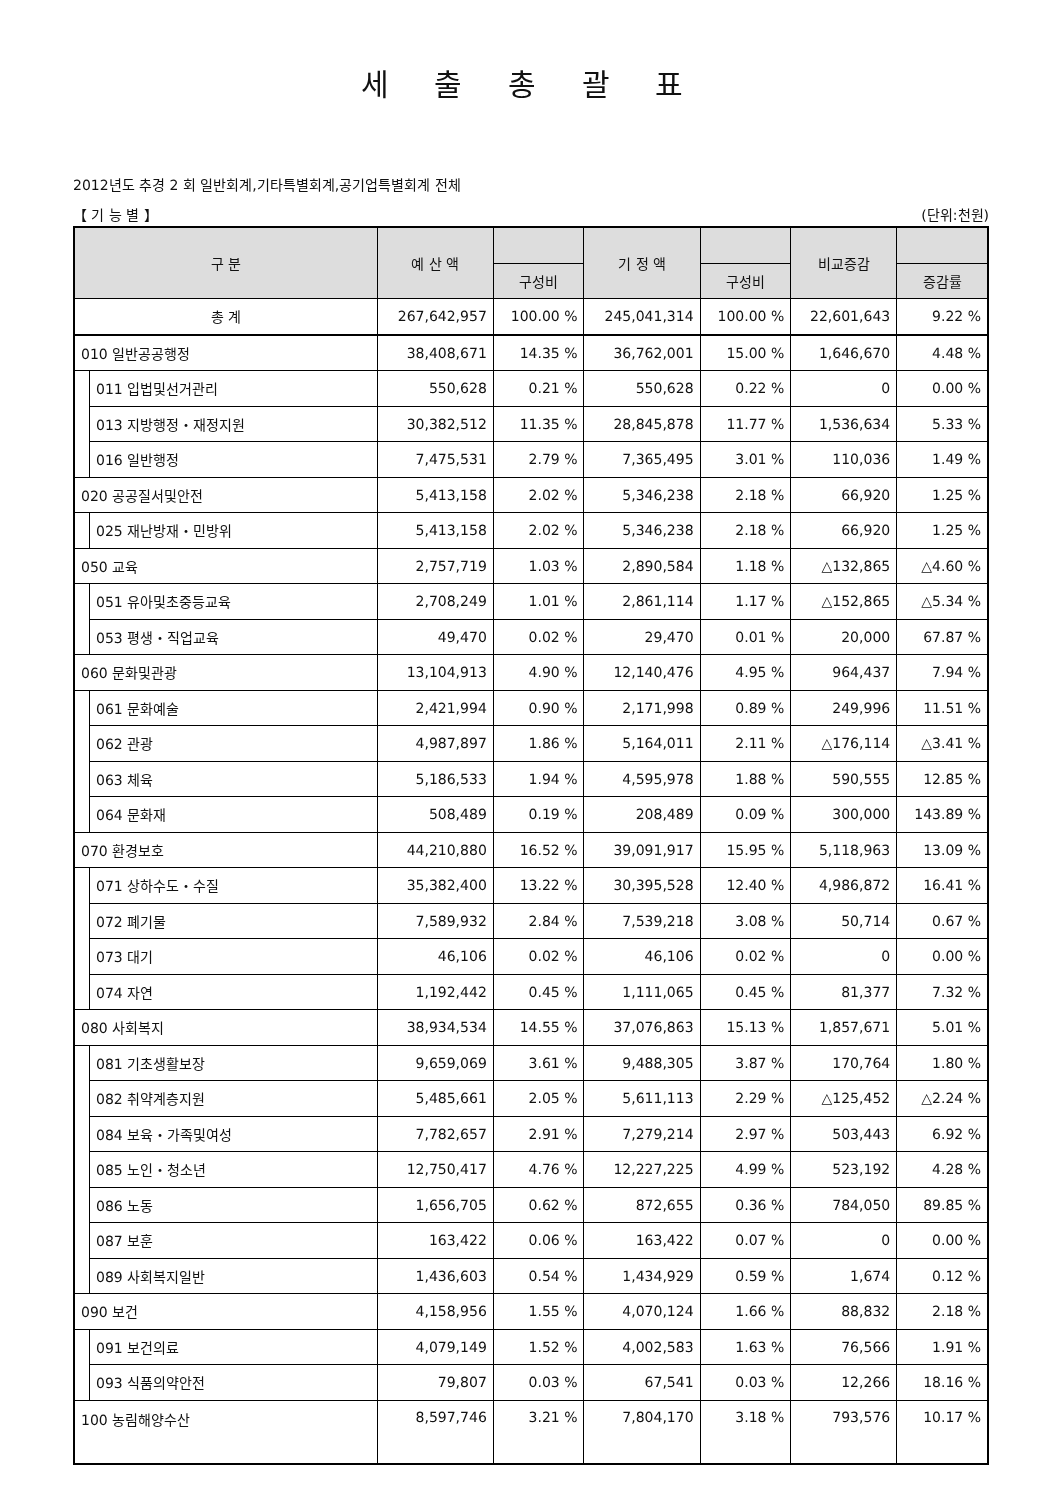세 출 총 괄 표
2012년도 추경 2 회 일반회계,기타특별회계,공기업특별회계 전체
【 기 능 별 】 (단위:천원)
| 구 분 | | 예 산 액 | | 기 정 액 | | 비교증감 | |
| --- | --- | --- | --- | --- | --- | --- | --- |
| | | | 구성비 | | 구성비 | | 증감률 |
| 총 계 | | 267,642,957 | 100.00 % | 245,041,314 | 100.00 % | 22,601,643 | 9.22 % |
| 010 일반공공행정 | | 38,408,671 | 14.35 % | 36,762,001 | 15.00 % | 1,646,670 | 4.48 % |
| | 011 입법및선거관리 | 550,628 | 0.21 % | 550,628 | 0.22 % | 0 | 0.00 % |
| | 013 지방행정・재정지원 | 30,382,512 | 11.35 % | 28,845,878 | 11.77 % | 1,536,634 | 5.33 % |
| | 016 일반행정 | 7,475,531 | 2.79 % | 7,365,495 | 3.01 % | 110,036 | 1.49 % |
| 020 공공질서및안전 | | 5,413,158 | 2.02 % | 5,346,238 | 2.18 % | 66,920 | 1.25 % |
| | 025 재난방재・민방위 | 5,413,158 | 2.02 % | 5,346,238 | 2.18 % | 66,920 | 1.25 % |
| 050 교육 | | 2,757,719 | 1.03 % | 2,890,584 | 1.18 % | △132,865 | △4.60 % |
| | 051 유아및초중등교육 | 2,708,249 | 1.01 % | 2,861,114 | 1.17 % | △152,865 | △5.34 % |
| | 053 평생・직업교육 | 49,470 | 0.02 % | 29,470 | 0.01 % | 20,000 | 67.87 % |
| 060 문화및관광 | | 13,104,913 | 4.90 % | 12,140,476 | 4.95 % | 964,437 | 7.94 % |
| | 061 문화예술 | 2,421,994 | 0.90 % | 2,171,998 | 0.89 % | 249,996 | 11.51 % |
| | 062 관광 | 4,987,897 | 1.86 % | 5,164,011 | 2.11 % | △176,114 | △3.41 % |
| | 063 체육 | 5,186,533 | 1.94 % | 4,595,978 | 1.88 % | 590,555 | 12.85 % |
| | 064 문화재 | 508,489 | 0.19 % | 208,489 | 0.09 % | 300,000 | 143.89 % |
| 070 환경보호 | | 44,210,880 | 16.52 % | 39,091,917 | 15.95 % | 5,118,963 | 13.09 % |
| | 071 상하수도・수질 | 35,382,400 | 13.22 % | 30,395,528 | 12.40 % | 4,986,872 | 16.41 % |
| | 072 폐기물 | 7,589,932 | 2.84 % | 7,539,218 | 3.08 % | 50,714 | 0.67 % |
| | 073 대기 | 46,106 | 0.02 % | 46,106 | 0.02 % | 0 | 0.00 % |
| | 074 자연 | 1,192,442 | 0.45 % | 1,111,065 | 0.45 % | 81,377 | 7.32 % |
| 080 사회복지 | | 38,934,534 | 14.55 % | 37,076,863 | 15.13 % | 1,857,671 | 5.01 % |
| | 081 기초생활보장 | 9,659,069 | 3.61 % | 9,488,305 | 3.87 % | 170,764 | 1.80 % |
| | 082 취약계층지원 | 5,485,661 | 2.05 % | 5,611,113 | 2.29 % | △125,452 | △2.24 % |
| | 084 보육・가족및여성 | 7,782,657 | 2.91 % | 7,279,214 | 2.97 % | 503,443 | 6.92 % |
| | 085 노인・청소년 | 12,750,417 | 4.76 % | 12,227,225 | 4.99 % | 523,192 | 4.28 % |
| | 086 노동 | 1,656,705 | 0.62 % | 872,655 | 0.36 % | 784,050 | 89.85 % |
| | 087 보훈 | 163,422 | 0.06 % | 163,422 | 0.07 % | 0 | 0.00 % |
| | 089 사회복지일반 | 1,436,603 | 0.54 % | 1,434,929 | 0.59 % | 1,674 | 0.12 % |
| 090 보건 | | 4,158,956 | 1.55 % | 4,070,124 | 1.66 % | 88,832 | 2.18 % |
| | 091 보건의료 | 4,079,149 | 1.52 % | 4,002,583 | 1.63 % | 76,566 | 1.91 % |
| | 093 식품의약안전 | 79,807 | 0.03 % | 67,541 | 0.03 % | 12,266 | 18.16 % |
| 100 농림해양수산 | | 8,597,746 | 3.21 % | 7,804,170 | 3.18 % | 793,576 | 10.17 % |